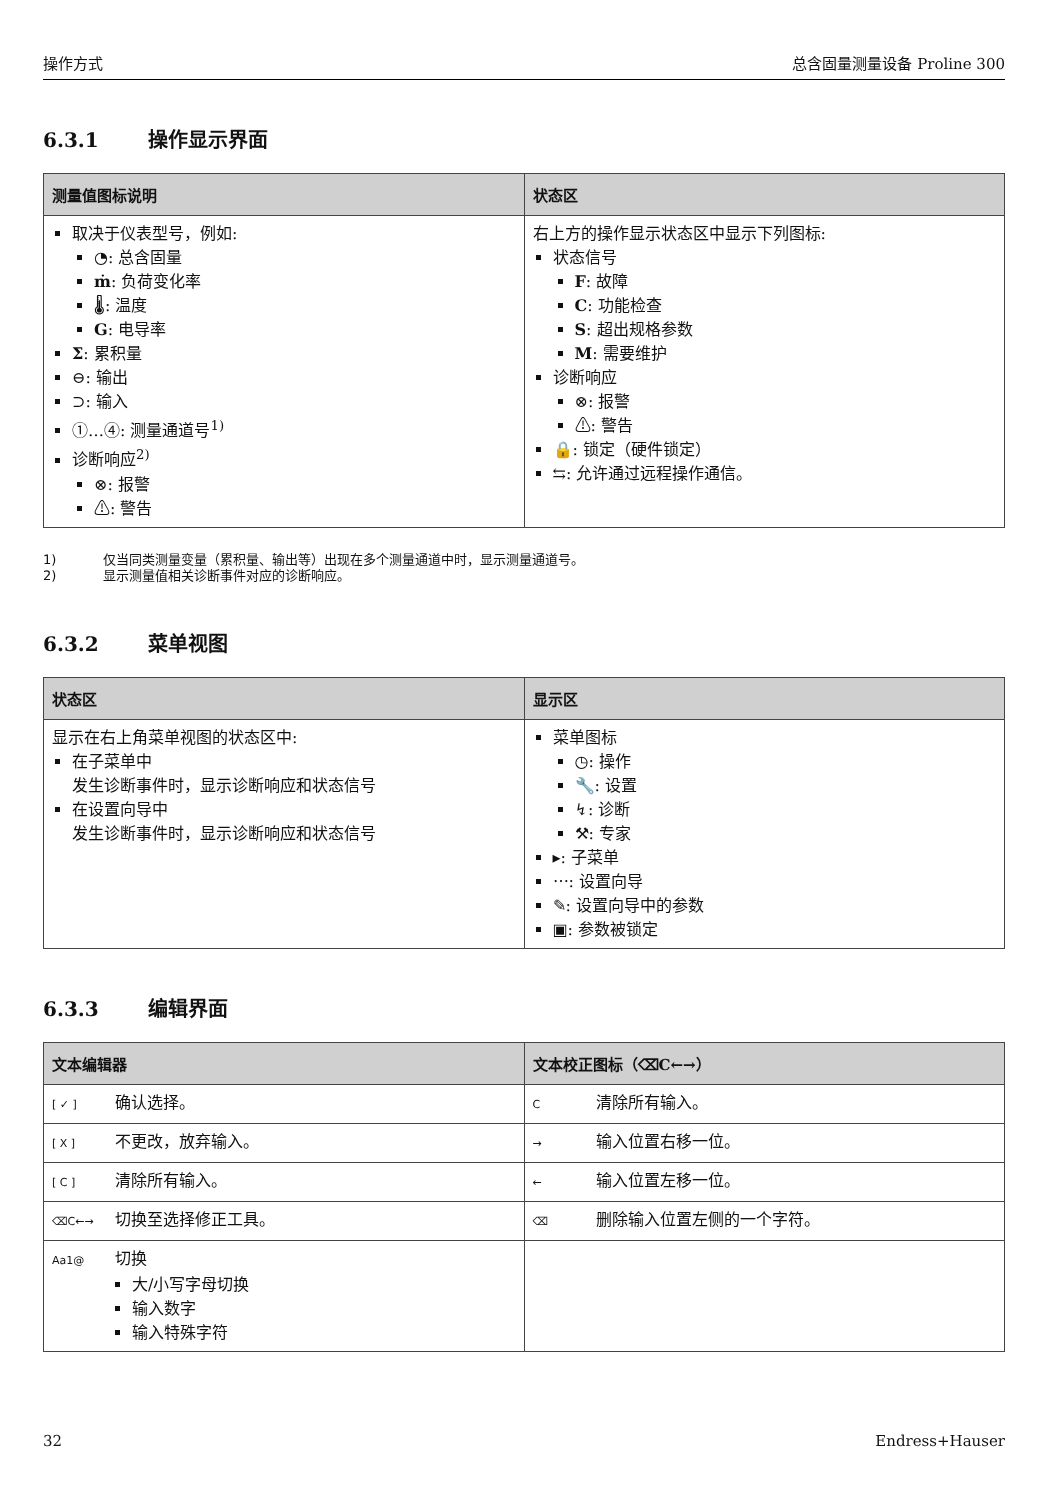操作方式 总含固量测量设备 Proline 300
6.3.1 操作显示界面
| 测量值图标说明 | 状态区 |
| --- | --- |
| 取决于仪表型号，例如: ◔: 总含固量 ṁ : 负荷变化率 🌡: 温度 G : 电导率 Σ : 累积量 ⊖: 输出 ⊃: 输入 ①…④: 测量通道号<sup>1)</sup> 诊断响应<sup>2)</sup> ⊗: 报警 ⚠: 警告 | 右上方的操作显示状态区中显示下列图标: 状态信号 F : 故障 C : 功能检查 S : 超出规格参数 M : 需要维护 诊断响应 ⊗: 报警 ⚠: 警告 🔒: 锁定（硬件锁定） ⇆: 允许通过远程操作通信。 |
1) 仅当同类测量变量（累积量、输出等）出现在多个测量通道中时，显示测量通道号。
2) 显示测量值相关诊断事件对应的诊断响应。
6.3.2 菜单视图
| 状态区 | 显示区 |
| --- | --- |
| 显示在右上角菜单视图的状态区中: 在子菜单中 发生诊断事件时，显示诊断响应和状态信号 在设置向导中 发生诊断事件时，显示诊断响应和状态信号 | 菜单图标 ◷: 操作 🔧: 设置 ↯: 诊断 ⚒: 专家 ▸: 子菜单 ⋯: 设置向导 ✎: 设置向导中的参数 ▣: 参数被锁定 |
6.3.3 编辑界面
| 文本编辑器 | 文本校正图标（⌫C←→） |
| --- | --- |
| [ ✓ ] 确认选择。 | C 清除所有输入。 |
| [ X ] 不更改，放弃输入。 | → 输入位置右移一位。 |
| [ C ] 清除所有输入。 | ← 输入位置左移一位。 |
| ⌫C←→ 切换至选择修正工具。 | ⌫ 删除输入位置左侧的一个字符。 |
| Aa1@ 切换 大/小写字母切换 输入数字 输入特殊字符 | |
32 Endress+Hauser